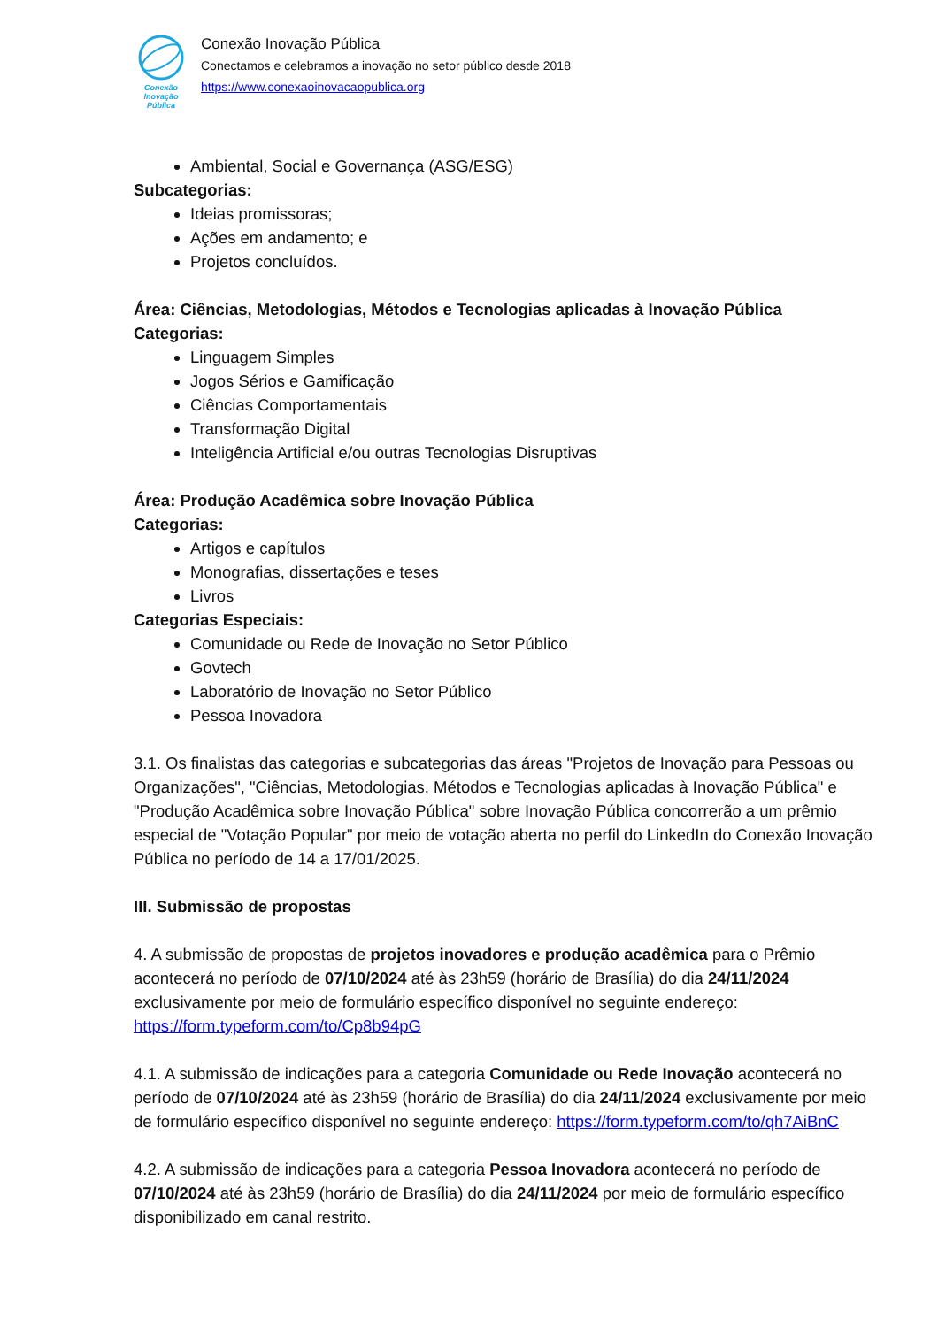Conexão
Inovação Pública
Conexão Inovação Pública
Conectamos e celebramos a inovação no setor público desde 2018
https://www.conexaoinovacaopublica.org
Ambiental, Social e Governança (ASG/ESG)
Subcategorias:
Ideias promissoras;
Ações em andamento; e
Projetos concluídos.
Área: Ciências, Metodologias, Métodos e Tecnologias aplicadas à Inovação Pública
Categorias:
Linguagem Simples
Jogos Sérios e Gamificação
Ciências Comportamentais
Transformação Digital
Inteligência Artificial e/ou outras Tecnologias Disruptivas
Área: Produção Acadêmica sobre Inovação Pública
Categorias:
Artigos e capítulos
Monografias, dissertações e teses
Livros
Categorias Especiais:
Comunidade ou Rede de Inovação no Setor Público
Govtech
Laboratório de Inovação no Setor Público
Pessoa Inovadora
3.1. Os finalistas das categorias e subcategorias das áreas "Projetos de Inovação para Pessoas ou Organizações", "Ciências, Metodologias, Métodos e Tecnologias aplicadas à Inovação Pública" e "Produção Acadêmica sobre Inovação Pública" sobre Inovação Pública concorrerão a um prêmio especial de "Votação Popular" por meio de votação aberta no perfil do LinkedIn do Conexão Inovação Pública no período de 14 a 17/01/2025.
III. Submissão de propostas
4. A submissão de propostas de projetos inovadores e produção acadêmica para o Prêmio acontecerá no período de 07/10/2024 até às 23h59 (horário de Brasília) do dia 24/11/2024 exclusivamente por meio de formulário específico disponível no seguinte endereço: https://form.typeform.com/to/Cp8b94pG
4.1. A submissão de indicações para a categoria Comunidade ou Rede Inovação acontecerá no período de 07/10/2024 até às 23h59 (horário de Brasília) do dia 24/11/2024 exclusivamente por meio de formulário específico disponível no seguinte endereço: https://form.typeform.com/to/qh7AiBnC
4.2. A submissão de indicações para a categoria Pessoa Inovadora acontecerá no período de 07/10/2024 até às 23h59 (horário de Brasília) do dia 24/11/2024 por meio de formulário específico disponibilizado em canal restrito.